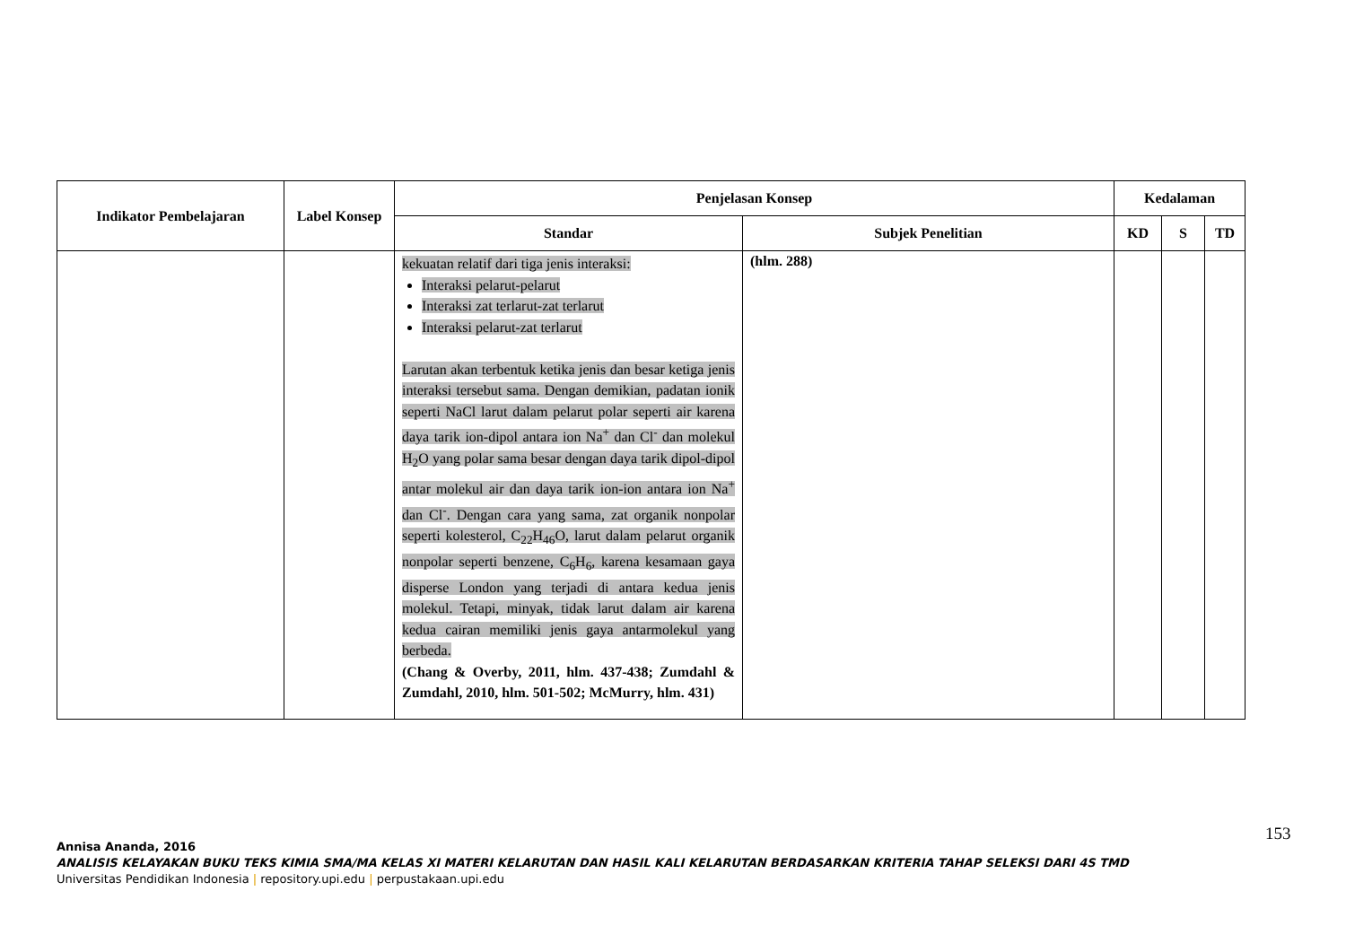| Indikator Pembelajaran | Label Konsep | Penjelasan Konsep | | Kedalaman | | |
| --- | --- | --- | --- | --- | --- | --- |
| | | Standar | Subjek Penelitian | KD | S | TD |
| | | kekuatan relatif dari tiga jenis interaksi: Interaksi pelarut-pelarut Interaksi zat terlarut-zat terlarut Interaksi pelarut-zat terlarut Larutan akan terbentuk ketika jenis dan besar ketiga jenis interaksi tersebut sama. Dengan demikian, padatan ionik seperti NaCl larut dalam pelarut polar seperti air karena daya tarik ion-dipol antara ion Na<sup>+</sup> dan Cl<sup>-</sup> dan molekul H<sub>2</sub>O yang polar sama besar dengan daya tarik dipol-dipol antar molekul air dan daya tarik ion-ion antara ion Na<sup>+</sup> dan Cl<sup>-</sup>. Dengan cara yang sama, zat organik nonpolar seperti kolesterol, C<sub>22</sub>H<sub>46</sub>O, larut dalam pelarut organik nonpolar seperti benzene, C<sub>6</sub>H<sub>6</sub>, karena kesamaan gaya disperse London yang terjadi di antara kedua jenis molekul. Tetapi, minyak, tidak larut dalam air karena kedua cairan memiliki jenis gaya antarmolekul yang berbeda. (Chang & Overby, 2011, hlm. 437-438; Zumdahl & Zumdahl, 2010, hlm. 501-502; McMurry, hlm. 431) | (hlm. 288) | | | |
153
Annisa Ananda, 2016
ANALISIS KELAYAKAN BUKU TEKS KIMIA SMA/MA KELAS XI MATERI KELARUTAN DAN HASIL KALI KELARUTAN BERDASARKAN KRITERIA TAHAP SELEKSI DARI 4S TMD
Universitas Pendidikan Indonesia | repository.upi.edu | perpustakaan.upi.edu